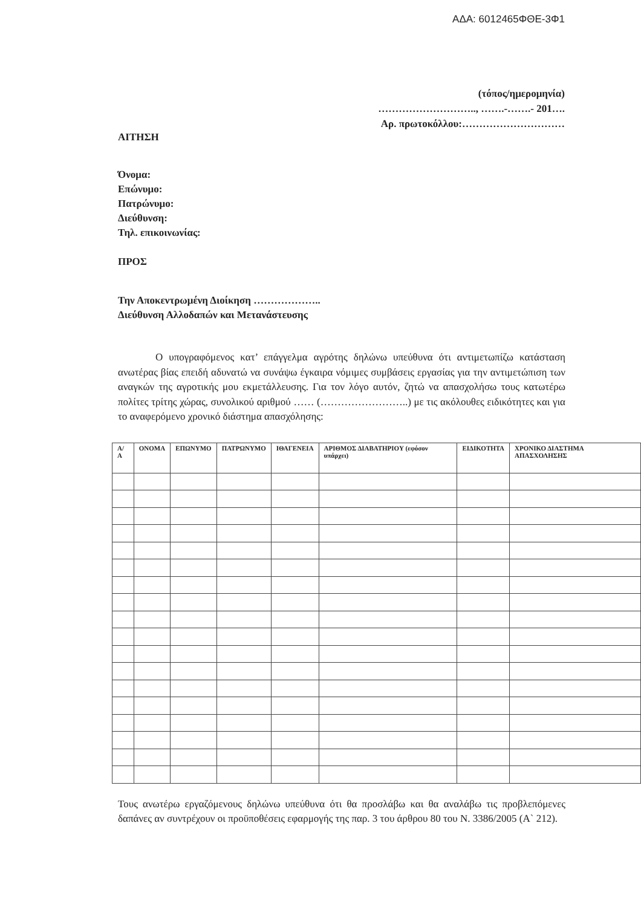ΑΔΑ: 6012465ΦΘΕ-3Φ1
(τόπος/ημερομηνία)
……………………….., …….-…….- 201….
Αρ. πρωτοκόλλου:…………………………
ΑΙΤΗΣΗ
Όνομα:
Επώνυμο:
Πατρώνυμο:
Διεύθυνση:
Τηλ. επικοινωνίας:
ΠΡΟΣ
Την Αποκεντρωμένη Διοίκηση ………………..
Διεύθυνση Αλλοδαπών και Μετανάστευσης
Ο υπογραφόμενος κατ’ επάγγελμα αγρότης δηλώνω υπεύθυνα ότι αντιμετωπίζω κατάσταση ανωτέρας βίας επειδή αδυνατώ να συνάψω έγκαιρα νόμιμες συμβάσεις εργασίας για την αντιμετώπιση των αναγκών της αγροτικής μου εκμετάλλευσης. Για τον λόγο αυτόν, ζητώ να απασχολήσω τους κατωτέρω πολίτες τρίτης χώρας, συνολικού αριθμού …… (……………………..) με τις ακόλουθες ειδικότητες και για το αναφερόμενο χρονικό διάστημα απασχόλησης:
| Α/Α | ΟΝΟΜΑ | ΕΠΩΝΥΜΟ | ΠΑΤΡΩΝΥΜΟ | ΙΘΑΓΕΝΕΙΑ | ΑΡΙΘΜΟΣ ΔΙΑΒΑΤΗΡΙΟΥ (εφόσον υπάρχει) | ΕΙΔΙΚΟΤΗΤΑ | ΧΡΟΝΙΚΟ ΔΙΑΣΤΗΜΑ ΑΠΑΣΧΟΛΗΣΗΣ |
| --- | --- | --- | --- | --- | --- | --- | --- |
Τους ανωτέρω εργαζόμενους δηλώνω υπεύθυνα ότι θα προσλάβω και θα αναλάβω τις προβλεπόμενες δαπάνες αν συντρέχουν οι προϋποθέσεις εφαρμογής της παρ. 3 του άρθρου 80 του Ν. 3386/2005 (Α` 212).